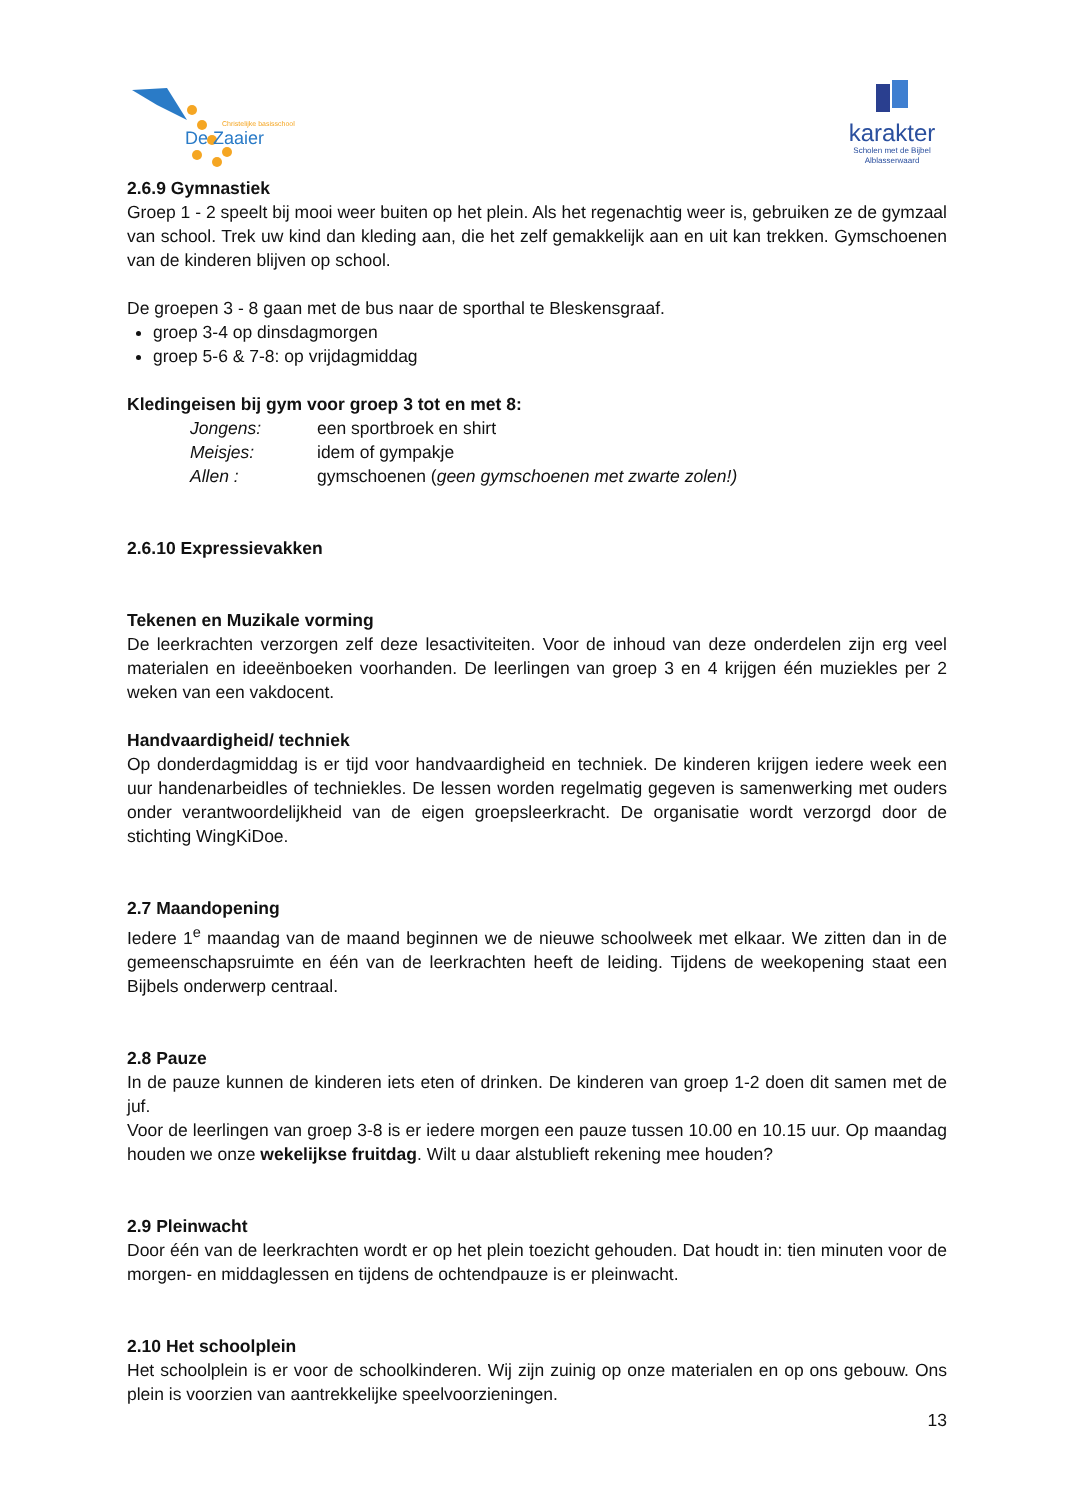De Zaaier
Christelijke basisschool
karakter
Scholen met de Bijbel
Alblasserwaard
2.6.9 Gymnastiek
Groep 1 - 2 speelt bij mooi weer buiten op het plein. Als het regenachtig weer is, gebruiken ze de gymzaal van school. Trek uw kind dan kleding aan, die het zelf gemakkelijk aan en uit kan trekken. Gymschoenen van de kinderen blijven op school.
De groepen 3 - 8 gaan met de bus naar de sporthal te Bleskensgraaf.
groep 3-4 op dinsdagmorgen
groep 5-6 & 7-8: op vrijdagmiddag
Kledingeisen bij gym voor groep 3 tot en met 8:
| Jongens: | een sportbroek en shirt |
| Meisjes: | idem of gympakje |
| Allen : | gymschoenen ( geen gymschoenen met zwarte zolen!) |
2.6.10 Expressievakken
Tekenen en Muzikale vorming
De leerkrachten verzorgen zelf deze lesactiviteiten. Voor de inhoud van deze onderdelen zijn erg veel materialen en ideeënboeken voorhanden. De leerlingen van groep 3 en 4 krijgen één muziekles per 2 weken van een vakdocent.
Handvaardigheid/ techniek
Op donderdagmiddag is er tijd voor handvaardigheid en techniek. De kinderen krijgen iedere week een uur handenarbeidles of techniekles. De lessen worden regelmatig gegeven is samenwerking met ouders onder verantwoordelijkheid van de eigen groepsleerkracht. De organisatie wordt verzorgd door de stichting WingKiDoe.
2.7 Maandopening
Iedere 1<sup>e</sup> maandag van de maand beginnen we de nieuwe schoolweek met elkaar. We zitten dan in de gemeenschapsruimte en één van de leerkrachten heeft de leiding. Tijdens de weekopening staat een Bijbels onderwerp centraal.
2.8 Pauze
In de pauze kunnen de kinderen iets eten of drinken. De kinderen van groep 1-2 doen dit samen met de juf.
Voor de leerlingen van groep 3-8 is er iedere morgen een pauze tussen 10.00 en 10.15 uur. Op maandag houden we onze wekelijkse fruitdag. Wilt u daar alstublieft rekening mee houden?
2.9 Pleinwacht
Door één van de leerkrachten wordt er op het plein toezicht gehouden. Dat houdt in: tien minuten voor de morgen- en middaglessen en tijdens de ochtendpauze is er pleinwacht.
2.10 Het schoolplein
Het schoolplein is er voor de schoolkinderen. Wij zijn zuinig op onze materialen en op ons gebouw. Ons plein is voorzien van aantrekkelijke speelvoorzieningen.
13